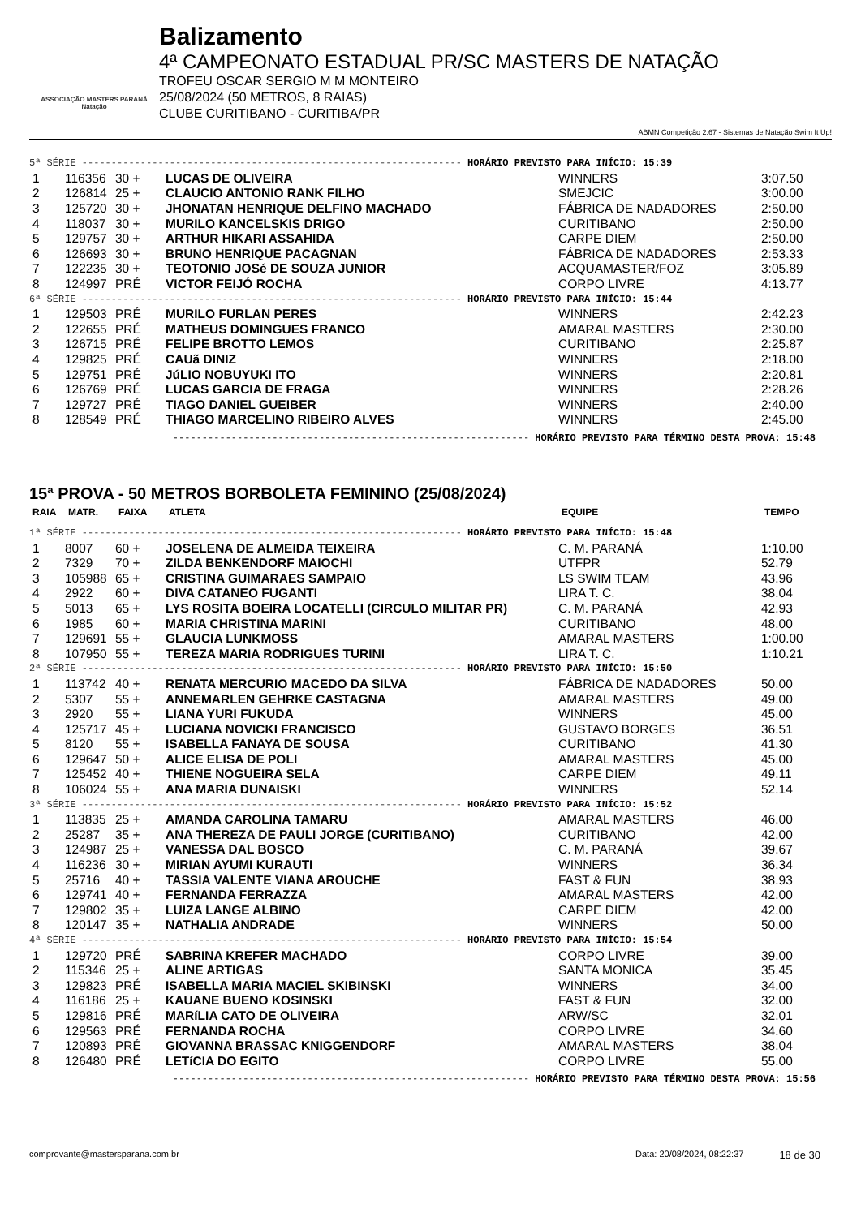ASSOCIAÇÃO MASTERS PARANÁ Natação
Balizamento
4ª CAMPEONATO ESTADUAL PR/SC MASTERS DE NATAÇÃO
TROFEU OSCAR SERGIO M M MONTEIRO
25/08/2024 (50 METROS, 8 RAIAS)
CLUBE CURITIBANO - CURITIBA/PR
ABMN Competição 2.67 - Sistemas de Natação Swim It Up!
| 5ª SÉRIE ----------------------------------------------------------------- HORÁRIO PREVISTO PARA INÍCIO: 15:39 | | | | | |
| 1 | 116356 | 30 + | LUCAS DE OLIVEIRA | WINNERS | 3:07.50 |
| 2 | 126814 | 25 + | CLAUCIO ANTONIO RANK FILHO | SMEJCIC | 3:00.00 |
| 3 | 125720 | 30 + | JHONATAN HENRIQUE DELFINO MACHADO | FÁBRICA DE NADADORES | 2:50.00 |
| 4 | 118037 | 30 + | MURILO KANCELSKIS DRIGO | CURITIBANO | 2:50.00 |
| 5 | 129757 | 30 + | ARTHUR HIKARI ASSAHIDA | CARPE DIEM | 2:50.00 |
| 6 | 126693 | 30 + | BRUNO HENRIQUE PACAGNAN | FÁBRICA DE NADADORES | 2:53.33 |
| 7 | 122235 | 30 + | TEOTONIO JOSé DE SOUZA JUNIOR | ACQUAMASTER/FOZ | 3:05.89 |
| 8 | 124997 | PRÉ | VICTOR FEIJÓ ROCHA | CORPO LIVRE | 4:13.77 |
| 6ª SÉRIE ----------------------------------------------------------------- HORÁRIO PREVISTO PARA INÍCIO: 15:44 | | | | | |
| 1 | 129503 | PRÉ | MURILO FURLAN PERES | WINNERS | 2:42.23 |
| 2 | 122655 | PRÉ | MATHEUS DOMINGUES FRANCO | AMARAL MASTERS | 2:30.00 |
| 3 | 126715 | PRÉ | FELIPE BROTTO LEMOS | CURITIBANO | 2:25.87 |
| 4 | 129825 | PRÉ | CAUã DINIZ | WINNERS | 2:18.00 |
| 5 | 129751 | PRÉ | JúLIO NOBUYUKI ITO | WINNERS | 2:20.81 |
| 6 | 126769 | PRÉ | LUCAS GARCIA DE FRAGA | WINNERS | 2:28.26 |
| 7 | 129727 | PRÉ | TIAGO DANIEL GUEIBER | WINNERS | 2:40.00 |
| 8 | 128549 | PRÉ | THIAGO MARCELINO RIBEIRO ALVES | WINNERS | 2:45.00 |
------------------------------------------------------------- HORÁRIO PREVISTO PARA TÉRMINO DESTA PROVA: 15:48
15ª PROVA - 50 METROS BORBOLETA FEMININO (25/08/2024)
| RAIA | MATR. | FAIXA | ATLETA | EQUIPE | TEMPO |
| --- | --- | --- | --- | --- | --- |
| 1ª SÉRIE ----------------------------------------------------------------- HORÁRIO PREVISTO PARA INÍCIO: 15:48 | | | | | |
| 1 | 8007 | 60 + | JOSELENA DE ALMEIDA TEIXEIRA | C. M. PARANÁ | 1:10.00 |
| 2 | 7329 | 70 + | ZILDA BENKENDORF MAIOCHI | UTFPR | 52.79 |
| 3 | 105988 | 65 + | CRISTINA GUIMARAES SAMPAIO | LS SWIM TEAM | 43.96 |
| 4 | 2922 | 60 + | DIVA CATANEO FUGANTI | LIRA T. C. | 38.04 |
| 5 | 5013 | 65 + | LYS ROSITA BOEIRA LOCATELLI (CIRCULO MILITAR PR) | C. M. PARANÁ | 42.93 |
| 6 | 1985 | 60 + | MARIA CHRISTINA MARINI | CURITIBANO | 48.00 |
| 7 | 129691 | 55 + | GLAUCIA LUNKMOSS | AMARAL MASTERS | 1:00.00 |
| 8 | 107950 | 55 + | TEREZA MARIA RODRIGUES TURINI | LIRA T. C. | 1:10.21 |
| 2ª SÉRIE ----------------------------------------------------------------- HORÁRIO PREVISTO PARA INÍCIO: 15:50 | | | | | |
| 1 | 113742 | 40 + | RENATA MERCURIO MACEDO DA SILVA | FÁBRICA DE NADADORES | 50.00 |
| 2 | 5307 | 55 + | ANNEMARLEN GEHRKE CASTAGNA | AMARAL MASTERS | 49.00 |
| 3 | 2920 | 55 + | LIANA YURI FUKUDA | WINNERS | 45.00 |
| 4 | 125717 | 45 + | LUCIANA NOVICKI FRANCISCO | GUSTAVO BORGES | 36.51 |
| 5 | 8120 | 55 + | ISABELLA FANAYA DE SOUSA | CURITIBANO | 41.30 |
| 6 | 129647 | 50 + | ALICE ELISA DE POLI | AMARAL MASTERS | 45.00 |
| 7 | 125452 | 40 + | THIENE NOGUEIRA SELA | CARPE DIEM | 49.11 |
| 8 | 106024 | 55 + | ANA MARIA DUNAISKI | WINNERS | 52.14 |
| 3ª SÉRIE ----------------------------------------------------------------- HORÁRIO PREVISTO PARA INÍCIO: 15:52 | | | | | |
| 1 | 113835 | 25 + | AMANDA CAROLINA TAMARU | AMARAL MASTERS | 46.00 |
| 2 | 25287 | 35 + | ANA THEREZA DE PAULI JORGE (CURITIBANO) | CURITIBANO | 42.00 |
| 3 | 124987 | 25 + | VANESSA DAL BOSCO | C. M. PARANÁ | 39.67 |
| 4 | 116236 | 30 + | MIRIAN AYUMI KURAUTI | WINNERS | 36.34 |
| 5 | 25716 | 40 + | TASSIA VALENTE VIANA AROUCHE | FAST & FUN | 38.93 |
| 6 | 129741 | 40 + | FERNANDA FERRAZZA | AMARAL MASTERS | 42.00 |
| 7 | 129802 | 35 + | LUIZA LANGE ALBINO | CARPE DIEM | 42.00 |
| 8 | 120147 | 35 + | NATHALIA ANDRADE | WINNERS | 50.00 |
| 4ª SÉRIE ----------------------------------------------------------------- HORÁRIO PREVISTO PARA INÍCIO: 15:54 | | | | | |
| 1 | 129720 | PRÉ | SABRINA KREFER MACHADO | CORPO LIVRE | 39.00 |
| 2 | 115346 | 25 + | ALINE ARTIGAS | SANTA MONICA | 35.45 |
| 3 | 129823 | PRÉ | ISABELLA MARIA MACIEL SKIBINSKI | WINNERS | 34.00 |
| 4 | 116186 | 25 + | KAUANE BUENO KOSINSKI | FAST & FUN | 32.00 |
| 5 | 129816 | PRÉ | MARíLIA CATO DE OLIVEIRA | ARW/SC | 32.01 |
| 6 | 129563 | PRÉ | FERNANDA ROCHA | CORPO LIVRE | 34.60 |
| 7 | 120893 | PRÉ | GIOVANNA BRASSAC KNIGGENDORF | AMARAL MASTERS | 38.04 |
| 8 | 126480 | PRÉ | LETíCIA DO EGITO | CORPO LIVRE | 55.00 |
------------------------------------------------------------- HORÁRIO PREVISTO PARA TÉRMINO DESTA PROVA: 15:56
comprovante@mastersparana.com.br Data: 20/08/2024, 08:22:37 18 de 30